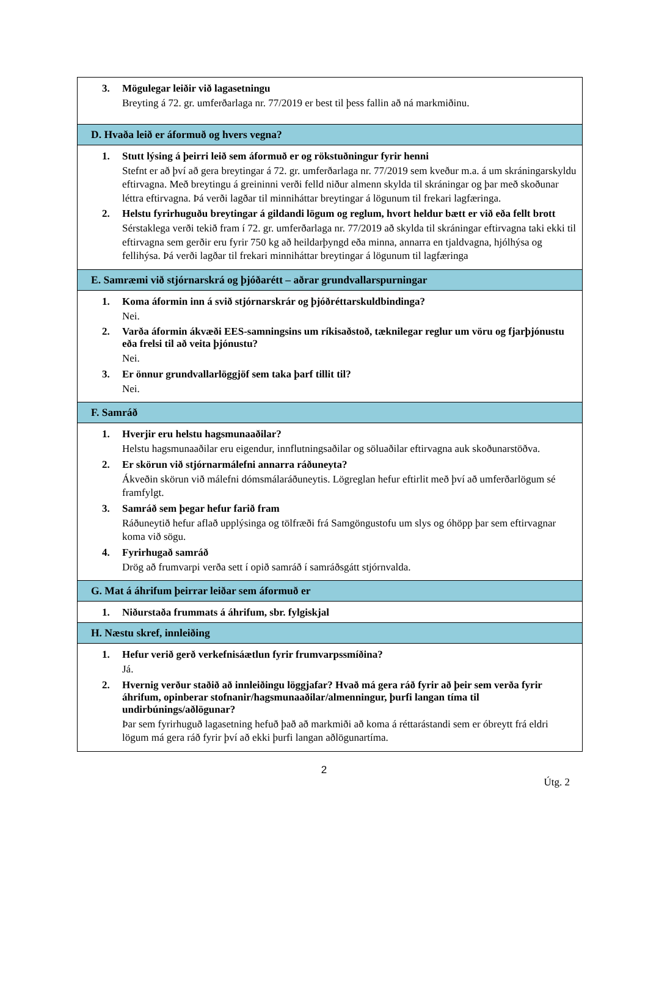3. Mögulegar leiðir við lagasetningu
Breyting á 72. gr. umferðarlaga nr. 77/2019 er best til þess fallin að ná markmiðinu.
D. Hvaða leið er áformuð og hvers vegna?
1. Stutt lýsing á þeirri leið sem áformuð er og rökstuðningur fyrir henni
Stefnt er að því að gera breytingar á 72. gr. umferðarlaga nr. 77/2019 sem kveður m.a. á um skráningarskyldu eftirvagna. Með breytingu á greininni verði felld niður almenn skylda til skráningar og þar með skoðunar léttra eftirvagna. Þá verði lagðar til minniháttar breytingar á lögunum til frekari lagfæringa.
2. Helstu fyrirhuguðu breytingar á gildandi lögum og reglum, hvort heldur bætt er við eða fellt brott
Sérstaklega verði tekið fram í 72. gr. umferðarlaga nr. 77/2019 að skylda til skráningar eftirvagna taki ekki til eftirvagna sem gerðir eru fyrir 750 kg að heildarþyngd eða minna, annarra en tjaldvagna, hjólhýsa og fellihýsa. Þá verði lagðar til frekari minniháttar breytingar á lögunum til lagfæringa
E. Samræmi við stjórnarskrá og þjóðarétt – aðrar grundvallarspurningar
1. Koma áformin inn á svið stjórnarskrár og þjóðréttarskuldbindinga?
Nei.
2. Varða áformin ákvæði EES-samningsins um ríkisaðstoð, tæknilegar reglur um vöru og fjarþjónustu eða frelsi til að veita þjónustu?
Nei.
3. Er önnur grundvallarlöggjöf sem taka þarf tillit til?
Nei.
F. Samráð
1. Hverjir eru helstu hagsmunaaðilar?
Helstu hagsmunaaðilar eru eigendur, innflutningsaðilar og söluaðilar eftirvagna auk skoðunarstöðva.
2. Er skörun við stjórnarmálefni annarra ráðuneyta?
Ákveðin skörun við málefni dómsmálaráðuneytis. Lögreglan hefur eftirlit með því að umferðarlögum sé framfylgt.
3. Samráð sem þegar hefur farið fram
Ráðuneytið hefur aflað upplýsinga og tölfræði frá Samgöngustofu um slys og óhöpp þar sem eftirvagnar koma við sögu.
4. Fyrirhugað samráð
Drög að frumvarpi verða sett í opið samráð í samráðsgátt stjórnvalda.
G. Mat á áhrifum þeirrar leiðar sem áformuð er
1. Niðurstaða frummats á áhrifum, sbr. fylgiskjal
H. Næstu skref, innleiðing
1. Hefur verið gerð verkefnisáætlun fyrir frumvarpssmíðina?
Já.
2. Hvernig verður staðið að innleiðingu löggjafar? Hvað má gera ráð fyrir að þeir sem verða fyrir áhrifum, opinberar stofnanir/hagsmunaaðilar/almenningur, þurfi langan tíma til undirbúnings/aðlögunar?
Þar sem fyrirhuguð lagasetning hefuð það að markmiði að koma á réttarástandi sem er óbreytt frá eldri lögum má gera ráð fyrir því að ekki þurfi langan aðlögunartíma.
2
Útg. 2